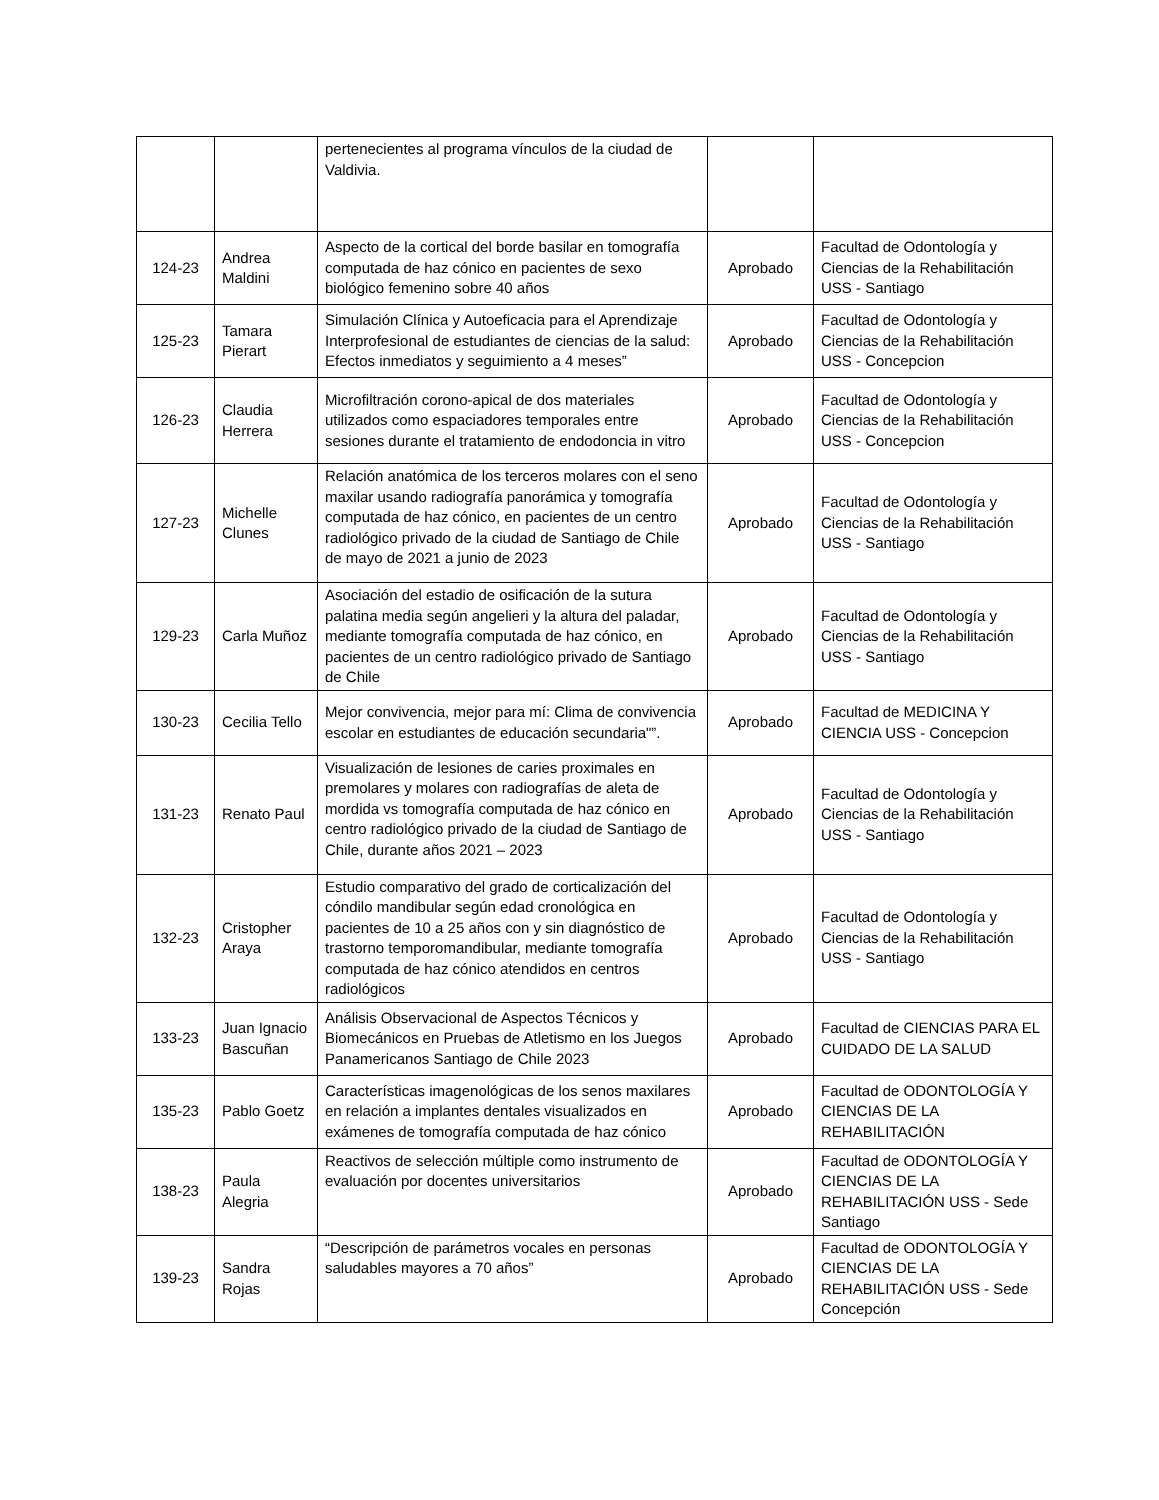| | | pertenecientes al programa vínculos de la ciudad de Valdivia. | | |
| 124-23 | Andrea Maldini | Aspecto de la cortical del borde basilar en tomografía computada de haz cónico en pacientes de sexo biológico femenino sobre 40 años | Aprobado | Facultad de Odontología y Ciencias de la Rehabilitación USS - Santiago |
| 125-23 | Tamara Pierart | Simulación Clínica y Autoeficacia para el Aprendizaje Interprofesional de estudiantes de ciencias de la salud: Efectos inmediatos y seguimiento a 4 meses” | Aprobado | Facultad de Odontología y Ciencias de la Rehabilitación USS - Concepcion |
| 126-23 | Claudia Herrera | Microfiltración corono-apical de dos materiales utilizados como espaciadores temporales entre sesiones durante el tratamiento de endodoncia in vitro | Aprobado | Facultad de Odontología y Ciencias de la Rehabilitación USS - Concepcion |
| 127-23 | Michelle Clunes | Relación anatómica de los terceros molares con el seno maxilar usando radiografía panorámica y tomografía computada de haz cónico, en pacientes de un centro radiológico privado de la ciudad de Santiago de Chile de mayo de 2021 a junio de 2023 | Aprobado | Facultad de Odontología y Ciencias de la Rehabilitación USS - Santiago |
| 129-23 | Carla Muñoz | Asociación del estadio de osificación de la sutura palatina media según angelieri y la altura del paladar, mediante tomografía computada de haz cónico, en pacientes de un centro radiológico privado de Santiago de Chile | Aprobado | Facultad de Odontología y Ciencias de la Rehabilitación USS - Santiago |
| 130-23 | Cecilia Tello | Mejor convivencia, mejor para mí: Clima de convivencia escolar en estudiantes de educación secundaria"”. | Aprobado | Facultad de MEDICINA Y CIENCIA USS - Concepcion |
| 131-23 | Renato Paul | Visualización de lesiones de caries proximales en premolares y molares con radiografías de aleta de mordida vs tomografía computada de haz cónico en centro radiológico privado de la ciudad de Santiago de Chile, durante años 2021 – 2023 | Aprobado | Facultad de Odontología y Ciencias de la Rehabilitación USS - Santiago |
| 132-23 | Cristopher Araya | Estudio comparativo del grado de corticalización del cóndilo mandibular según edad cronológica en pacientes de 10 a 25 años con y sin diagnóstico de trastorno temporomandibular, mediante tomografía computada de haz cónico atendidos en centros radiológicos | Aprobado | Facultad de Odontología y Ciencias de la Rehabilitación USS - Santiago |
| 133-23 | Juan Ignacio Bascuñan | Análisis Observacional de Aspectos Técnicos y Biomecánicos en Pruebas de Atletismo en los Juegos Panamericanos Santiago de Chile 2023 | Aprobado | Facultad de CIENCIAS PARA EL CUIDADO DE LA SALUD |
| 135-23 | Pablo Goetz | Características imagenológicas de los senos maxilares en relación a implantes dentales visualizados en exámenes de tomografía computada de haz cónico | Aprobado | Facultad de ODONTOLOGÍA Y CIENCIAS DE LA REHABILITACIÓN |
| 138-23 | Paula Alegria | Reactivos de selección múltiple como instrumento de evaluación por docentes universitarios | Aprobado | Facultad de ODONTOLOGÍA Y CIENCIAS DE LA REHABILITACIÓN USS - Sede Santiago |
| 139-23 | Sandra Rojas | “Descripción de parámetros vocales en personas saludables mayores a 70 años” | Aprobado | Facultad de ODONTOLOGÍA Y CIENCIAS DE LA REHABILITACIÓN USS - Sede Concepción |